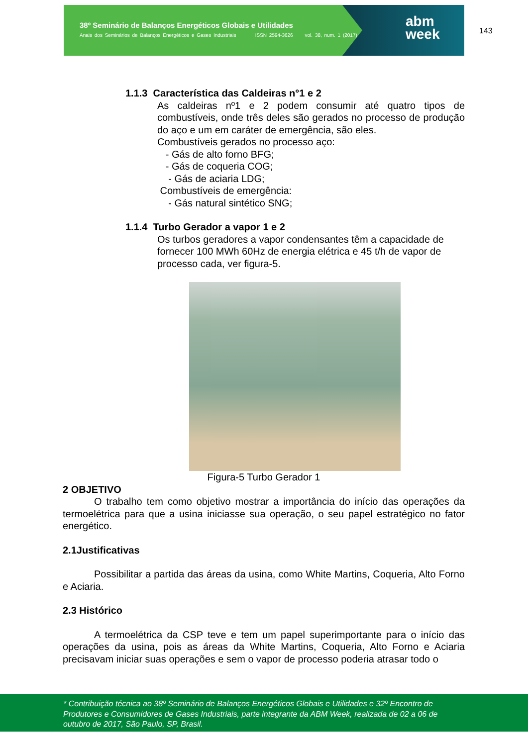38º Seminário de Balanços Energéticos Globais e Utilidades
Anais dos Seminários de Balanços Energéticos e Gases Industriais ISSN 2594-3626 vol. 38, num. 1 (2017)
abm
week
143
1.1.3 Característica das Caldeiras n°1 e 2
As caldeiras nº1 e 2 podem consumir até quatro tipos de combustíveis, onde três deles são gerados no processo de produção do aço e um em caráter de emergência, são eles.
Combustíveis gerados no processo aço:
- Gás de alto forno BFG;
- Gás de coqueria COG;
- Gás de aciaria LDG;
Combustíveis de emergência:
- Gás natural sintético SNG;
1.1.4 Turbo Gerador a vapor 1 e 2
Os turbos geradores a vapor condensantes têm a capacidade de fornecer 100 MWh 60Hz de energia elétrica e 45 t/h de vapor de processo cada, ver figura-5.
Figura-5 Turbo Gerador 1
2 OBJETIVO
O trabalho tem como objetivo mostrar a importância do início das operações da termoelétrica para que a usina iniciasse sua operação, o seu papel estratégico no fator energético.
2.1Justificativas
Possibilitar a partida das áreas da usina, como White Martins, Coqueria, Alto Forno e Aciaria.
2.3 Histórico
A termoelétrica da CSP teve e tem um papel superimportante para o início das operações da usina, pois as áreas da White Martins, Coqueria, Alto Forno e Aciaria precisavam iniciar suas operações e sem o vapor de processo poderia atrasar todo o
* Contribuição técnica ao 38º Seminário de Balanços Energéticos Globais e Utilidades e 32º Encontro de Produtores e Consumidores de Gases Industriais, parte integrante da ABM Week, realizada de 02 a 06 de outubro de 2017, São Paulo, SP, Brasil.